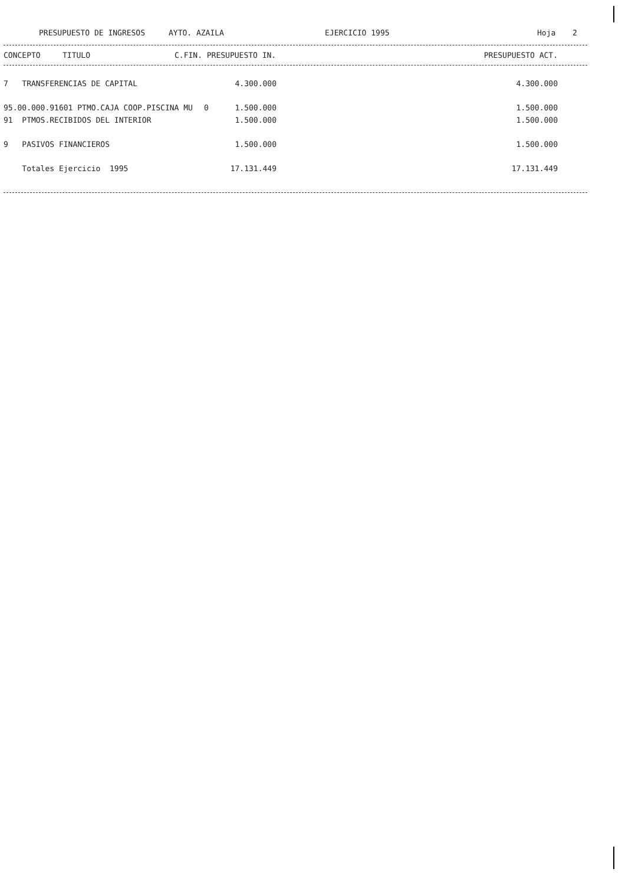PRESUPUESTO DE INGRESOS AYTO. AZAILA EJERCICIO 1995 Hoja 2
| CONCEPTO | TITULO | C.FIN. PRESUPUESTO IN. | | | PRESUPUESTO ACT. | |
| --- | --- | --- | --- | --- | --- | --- |
| 7 TRANSFERENCIAS DE CAPITAL | | 4.300.000 | 4.300.000 | |
| 95.00.000.91601 PTMO.CAJA COOP.PISCINA MU | 0 | 1.500.000 | 1.500.000 | |
| 91 PTMOS.RECIBIDOS DEL INTERIOR | | 1.500.000 | 1.500.000 | |
| 9 PASIVOS FINANCIEROS | | 1.500.000 | 1.500.000 | |
| Totales Ejercicio 1995 | | 17.131.449 | 17.131.449 | |